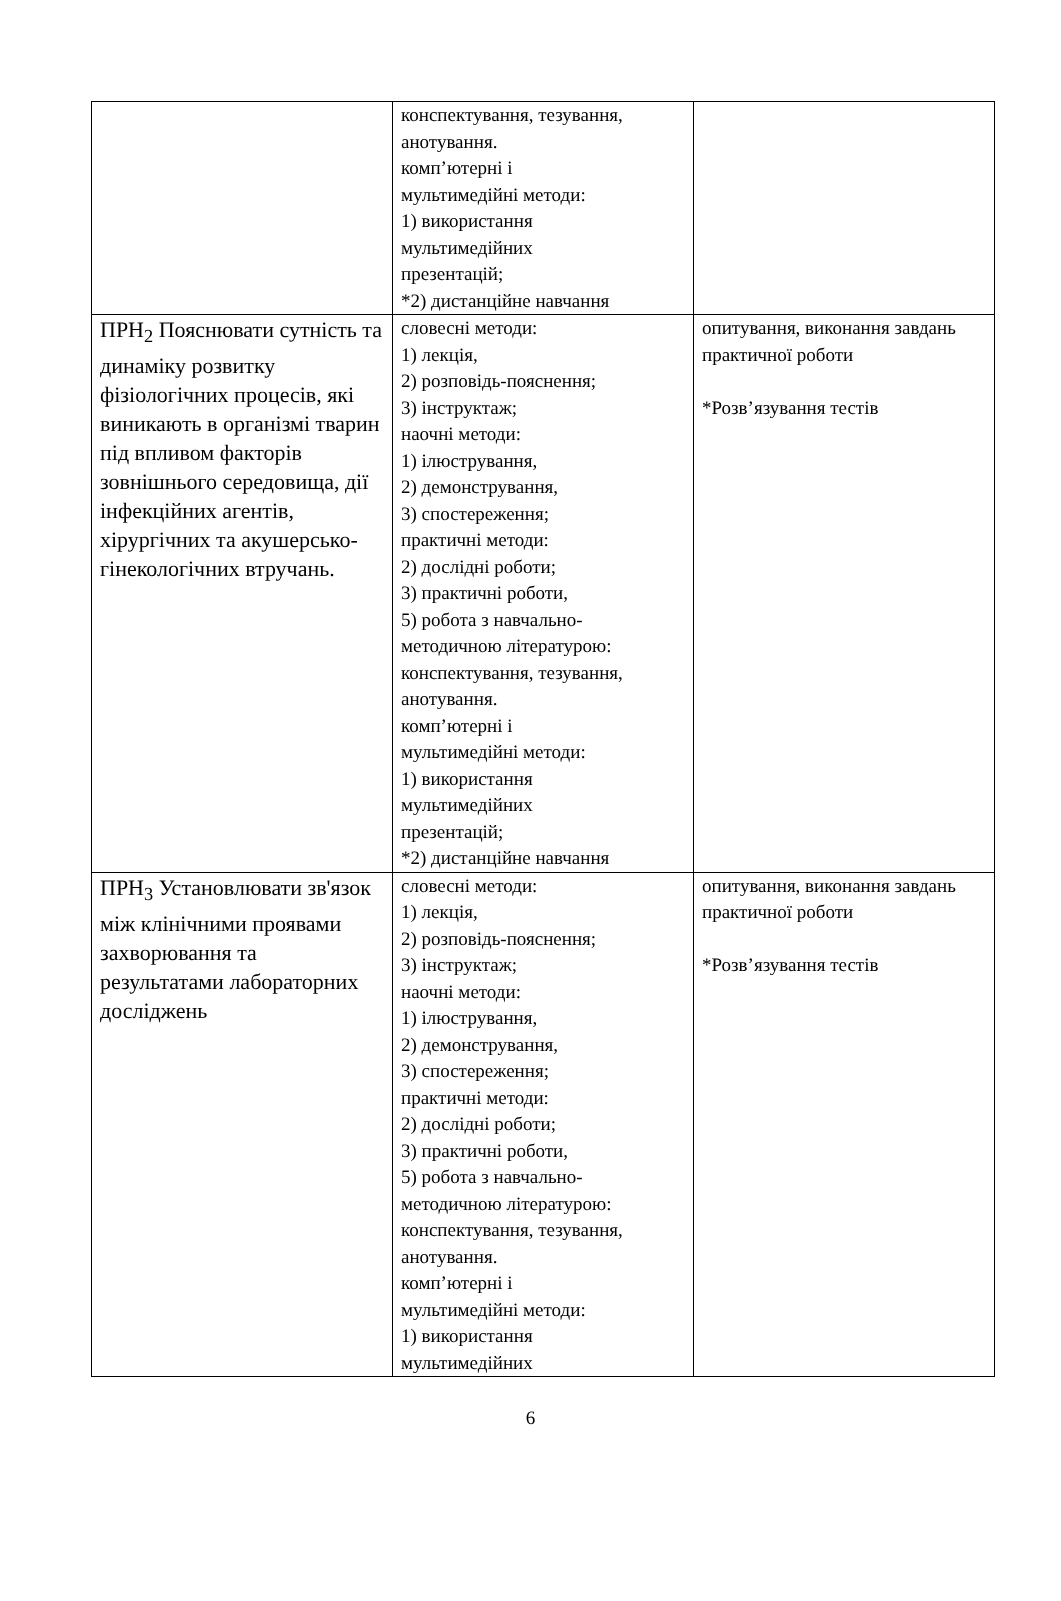| | конспектування, тезування, анотування. комп’ютерні і мультимедійні методи: 1) використання мультимедійних презентацій; *2) дистанційне навчання | |
| ПРН<sub>2</sub> Пояснювати сутність та динаміку розвитку фізіологічних процесів, які виникають в організмі тварин під впливом факторів зовнішнього середовища, дії інфекційних агентів, хірургічних та акушерсько-гінекологічних втручань. | словесні методи: 1) лекція, 2) розповідь-пояснення; 3) інструктаж; наочні методи: 1) ілюстрування, 2) демонстрування, 3) спостереження; практичні методи: 2) дослідні роботи; 3) практичні роботи, 5) робота з навчально- методичною літературою: конспектування, тезування, анотування. комп’ютерні і мультимедійні методи: 1) використання мультимедійних презентацій; *2) дистанційне навчання | опитування, виконання завдань практичної роботи *Розв’язування тестів |
| ПРН<sub>3</sub> Установлювати зв'язок між клінічними проявами захворювання та результатами лабораторних досліджень | словесні методи: 1) лекція, 2) розповідь-пояснення; 3) інструктаж; наочні методи: 1) ілюстрування, 2) демонстрування, 3) спостереження; практичні методи: 2) дослідні роботи; 3) практичні роботи, 5) робота з навчально- методичною літературою: конспектування, тезування, анотування. комп’ютерні і мультимедійні методи: 1) використання мультимедійних | опитування, виконання завдань практичної роботи *Розв’язування тестів |
6